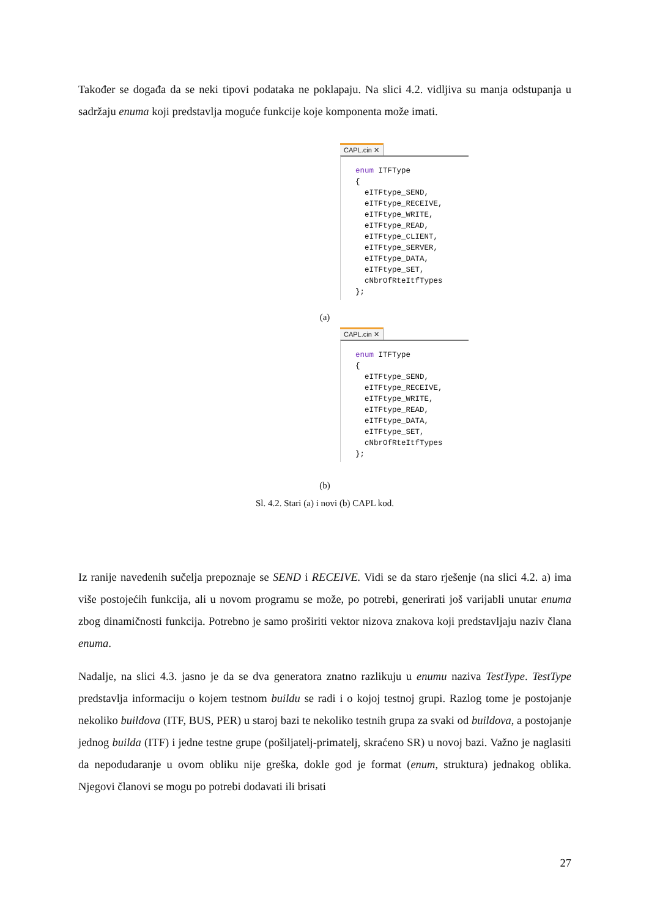Također se događa da se neki tipovi podataka ne poklapaju. Na slici 4.2. vidljiva su manja odstupanja u sadržaju enuma koji predstavlja moguće funkcije koje komponenta može imati.
CAPL.cin ✕
enum ITFType { eITFtype_SEND, eITFtype_RECEIVE, eITFtype_WRITE, eITFtype_READ, eITFtype_CLIENT, eITFtype_SERVER, eITFtype_DATA, eITFtype_SET, cNbrOfRteItfTypes };
(a)
CAPL.cin ✕
enum ITFType { eITFtype_SEND, eITFtype_RECEIVE, eITFtype_WRITE, eITFtype_READ, eITFtype_DATA, eITFtype_SET, cNbrOfRteItfTypes };
(b)
Sl. 4.2. Stari (a) i novi (b) CAPL kod.
Iz ranije navedenih sučelja prepoznaje se SEND i RECEIVE. Vidi se da staro rješenje (na slici 4.2. a) ima više postojećih funkcija, ali u novom programu se može, po potrebi, generirati još varijabli unutar enuma zbog dinamičnosti funkcija. Potrebno je samo proširiti vektor nizova znakova koji predstavljaju naziv člana enuma.
Nadalje, na slici 4.3. jasno je da se dva generatora znatno razlikuju u enumu naziva TestType. TestType predstavlja informaciju o kojem testnom buildu se radi i o kojoj testnoj grupi. Razlog tome je postojanje nekoliko buildova (ITF, BUS, PER) u staroj bazi te nekoliko testnih grupa za svaki od buildova, a postojanje jednog builda (ITF) i jedne testne grupe (pošiljatelj-primatelj, skraćeno SR) u novoj bazi. Važno je naglasiti da nepodudaranje u ovom obliku nije greška, dokle god je format (enum, struktura) jednakog oblika. Njegovi članovi se mogu po potrebi dodavati ili brisati
27